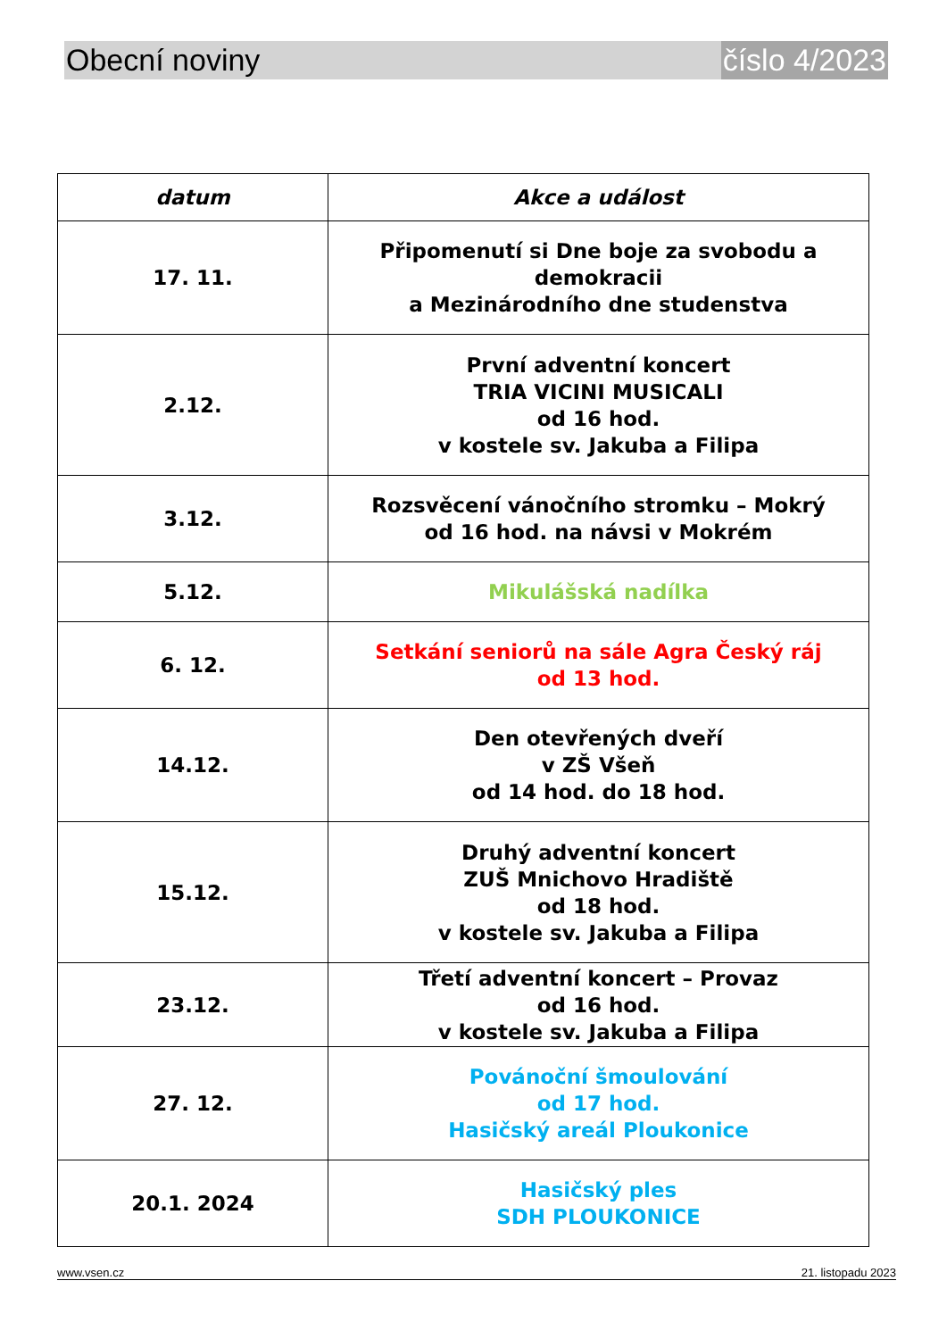Obecní noviny číslo 4/2023
| datum | Akce a událost |
| --- | --- |
| 17. 11. | Připomenutí si Dne boje za svobodu a demokracii a Mezinárodního dne studenstva |
| 2.12. | První adventní koncert TRIA VICINI MUSICALI od 16 hod. v kostele sv. Jakuba a Filipa |
| 3.12. | Rozsvěcení vánočního stromku – Mokrý od 16 hod. na návsi v Mokrém |
| 5.12. | Mikulášská nadílka |
| 6. 12. | Setkání seniorů na sále Agra Český ráj od 13 hod. |
| 14.12. | Den otevřených dveří v ZŠ Všeň od 14 hod. do 18 hod. |
| 15.12. | Druhý adventní koncert ZUŠ Mnichovo Hradiště od 18 hod. v kostele sv. Jakuba a Filipa |
| 23.12. | Třetí adventní koncert – Provaz od 16 hod. v kostele sv. Jakuba a Filipa |
| 27. 12. | Povánoční šmoulování od 17 hod. Hasičský areál Ploukonice |
| 20.1. 2024 | Hasičský ples SDH PLOUKONICE |
www.vsen.cz 21. listopadu 2023